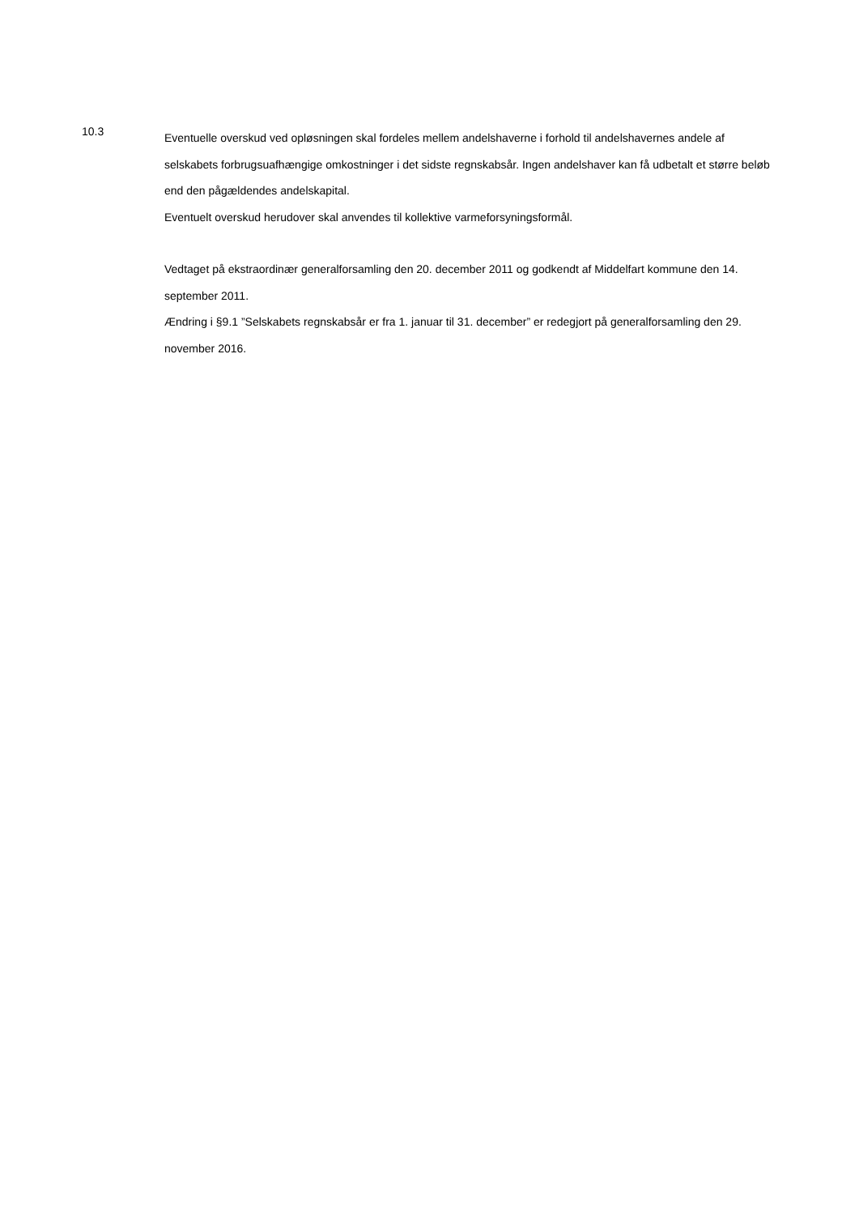10.3
Eventuelle overskud ved opløsningen skal fordeles mellem andelshaverne i forhold til andelshavernes andele af selskabets forbrugsuafhængige omkostninger i det sidste regnskabsår. Ingen andelshaver kan få udbetalt et større beløb end den pågældendes andelskapital.
Eventuelt overskud herudover skal anvendes til kollektive varmeforsyningsformål.
Vedtaget på ekstraordinær generalforsamling den 20. december 2011 og godkendt af Middelfart kommune den 14. september 2011.
Ændring i §9.1 ”Selskabets regnskabsår er fra 1. januar til 31. december” er redegjort på generalforsamling den 29. november 2016.